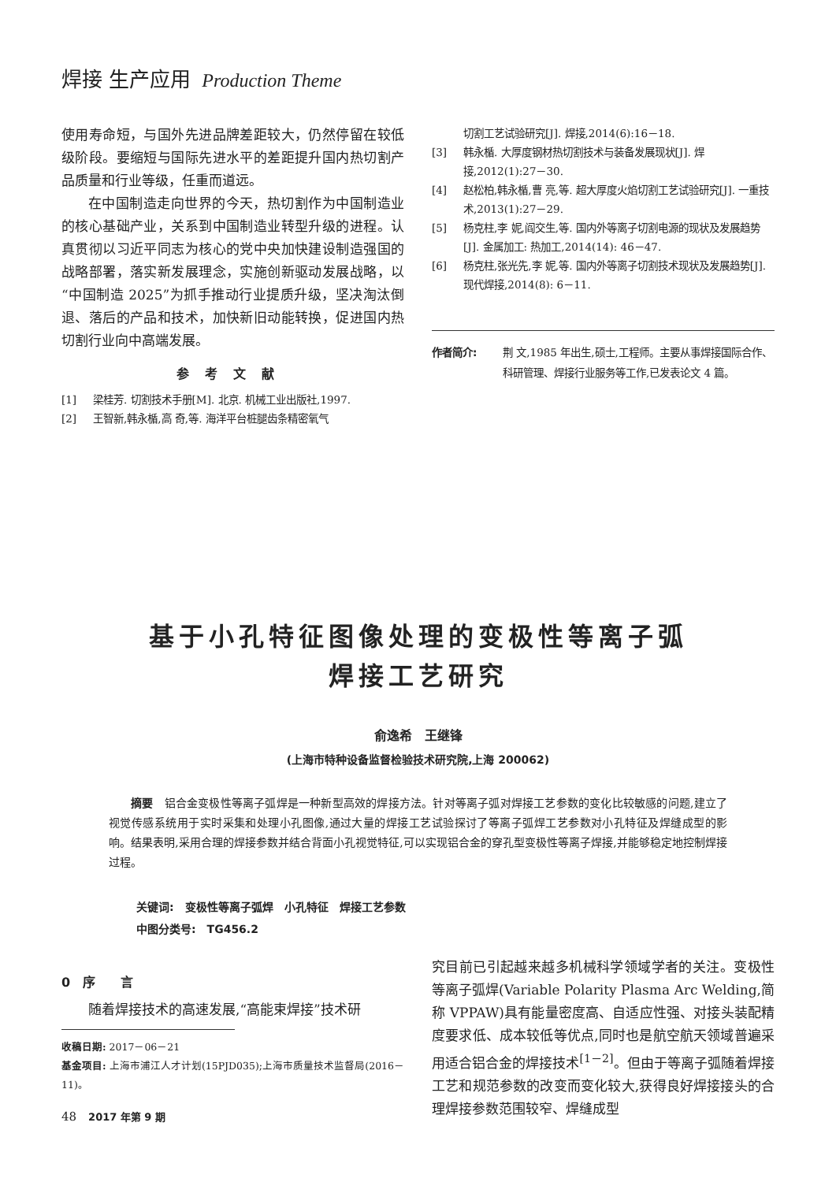焊接 生产应用 Production Theme
使用寿命短，与国外先进品牌差距较大，仍然停留在较低级阶段。要缩短与国际先进水平的差距提升国内热切割产品质量和行业等级，任重而道远。
在中国制造走向世界的今天，热切割作为中国制造业的核心基础产业，关系到中国制造业转型升级的进程。认真贯彻以习近平同志为核心的党中央加快建设制造强国的战略部署，落实新发展理念，实施创新驱动发展战略，以“中国制造 2025”为抓手推动行业提质升级，坚决淘汰倒退、落后的产品和技术，加快新旧动能转换，促进国内热切割行业向中高端发展。
参考文献
[1] 梁桂芳. 切割技术手册[M]. 北京. 机械工业出版社,1997.
[2] 王智新,韩永楯,高 奇,等. 海洋平台桩腿齿条精密氧气
切割工艺试验研究[J]. 焊接,2014(6):16－18.
[3] 韩永楯. 大厚度钢材热切割技术与装备发展现状[J]. 焊接,2012(1):27－30.
[4] 赵松柏,韩永楯,曹 亮,等. 超大厚度火焰切割工艺试验研究[J]. 一重技术,2013(1):27－29.
[5] 杨克柱,李 妮,阎交生,等. 国内外等离子切割电源的现状及发展趋势[J]. 金属加工: 热加工,2014(14): 46－47.
[6] 杨克柱,张光先,李 妮,等. 国内外等离子切割技术现状及发展趋势[J]. 现代焊接,2014(8): 6－11.
作者简介: 荆 文,1985 年出生,硕士,工程师。主要从事焊接国际合作、科研管理、焊接行业服务等工作,已发表论文 4 篇。
基于小孔特征图像处理的变极性等离子弧
焊接工艺研究
俞逸希　王继锋
(上海市特种设备监督检验技术研究院,上海 200062)
摘要　铝合金变极性等离子弧焊是一种新型高效的焊接方法。针对等离子弧对焊接工艺参数的变化比较敏感的问题,建立了视觉传感系统用于实时采集和处理小孔图像,通过大量的焊接工艺试验探讨了等离子弧焊工艺参数对小孔特征及焊缝成型的影响。结果表明,采用合理的焊接参数并结合背面小孔视觉特征,可以实现铝合金的穿孔型变极性等离子焊接,并能够稳定地控制焊接过程。
关键词:　变极性等离子弧焊　小孔特征　焊接工艺参数
中图分类号:　TG456.2
0　序　　言
随着焊接技术的高速发展,“高能束焊接”技术研
收稿日期: 2017－06－21
基金项目: 上海市浦江人才计划(15PJD035);上海市质量技术监督局(2016－11)。
48　2017 年第 9 期
究目前已引起越来越多机械科学领域学者的关注。变极性等离子弧焊(Variable Polarity Plasma Arc Welding,简称 VPPAW)具有能量密度高、自适应性强、对接头装配精度要求低、成本较低等优点,同时也是航空航天领域普遍采用适合铝合金的焊接技术<sup>[1－2]</sup>。但由于等离子弧随着焊接工艺和规范参数的改变而变化较大,获得良好焊接接头的合理焊接参数范围较窄、焊缝成型